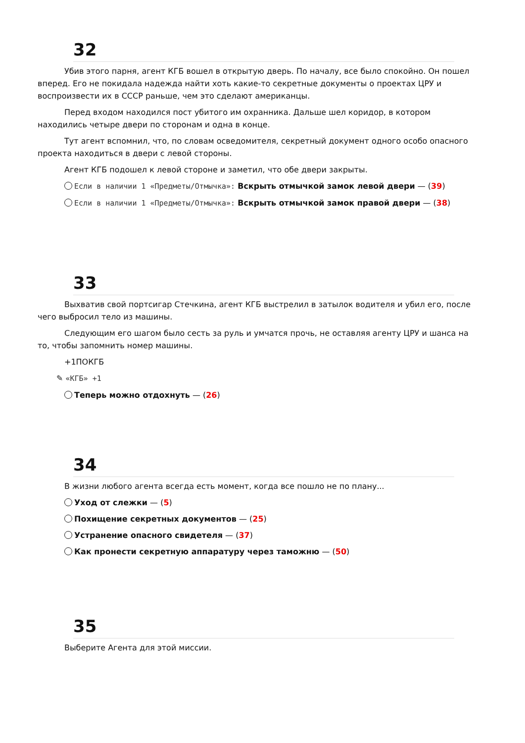32
Убив этого парня, агент КГБ вошел в открытую дверь. По началу, все было спокойно. Он пошел вперед. Его не покидала надежда найти хоть какие-то секретные документы о проектах ЦРУ и воспроизвести их в СССР раньше, чем это сделают американцы.
Перед входом находился пост убитого им охранника. Дальше шел коридор, в котором находились четыре двери по сторонам и одна в конце.
Тут агент вспомнил, что, по словам осведомителя, секретный документ одного особо опасного проекта находиться в двери с левой стороны.
Агент КГБ подошел к левой стороне и заметил, что обе двери закрыты.
Если в наличии 1 «Предметы/Отмычка»: Вскрыть отмычкой замок левой двери — (39)
Если в наличии 1 «Предметы/Отмычка»: Вскрыть отмычкой замок правой двери — (38)
33
Выхватив свой портсигар Стечкина, агент КГБ выстрелил в затылок водителя и убил его, после чего выбросил тело из машины.
Следующим его шагом было сесть за руль и умчатся прочь, не оставляя агенту ЦРУ и шанса на то, чтобы запомнить номер машины.
+1ПОКГБ
✎ «КГБ» +1
Теперь можно отдохнуть — (26)
34
В жизни любого агента всегда есть момент, когда все пошло не по плану...
Уход от слежки — (5)
Похищение секретных документов — (25)
Устранение опасного свидетеля — (37)
Как пронести секретную аппаратуру через таможню — (50)
35
Выберите Агента для этой миссии.